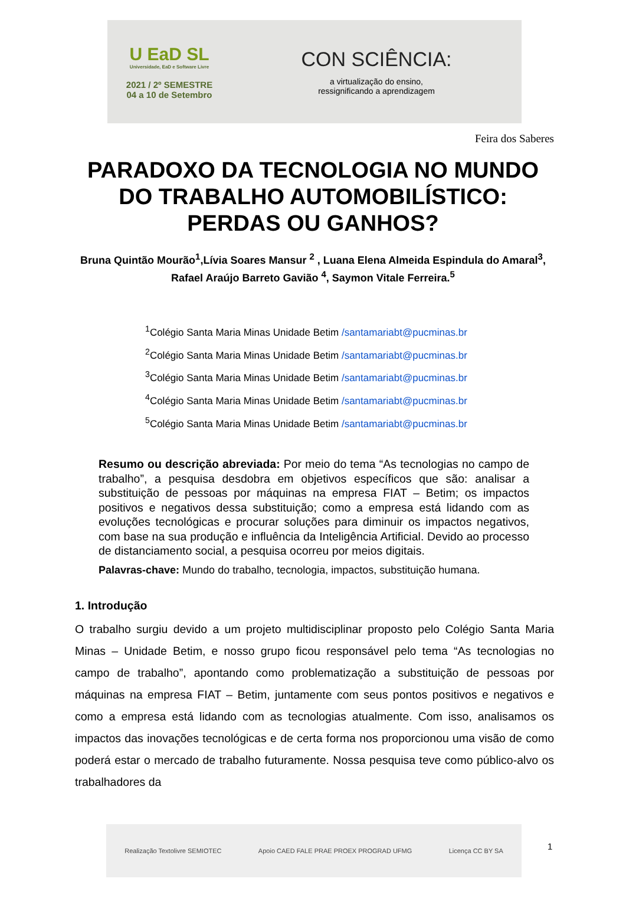U EaD SL
Universidade, EaD e Software Livre
2021 / 2º SEMESTRE
04 a 10 de Setembro
CON SCIÊNCIA:
a virtualização do ensino,
ressignificando a aprendizagem
Feira dos Saberes
PARADOXO DA TECNOLOGIA NO MUNDO DO TRABALHO AUTOMOBILÍSTICO: PERDAS OU GANHOS?
Bruna Quintão Mourão<sup>1</sup>,Lívia Soares Mansur <sup>2</sup> , Luana Elena Almeida Espindula do Amaral<sup>3</sup>, Rafael Araújo Barreto Gavião <sup>4</sup>, Saymon Vitale Ferreira.<sup>5</sup>
<sup>1</sup> Colégio Santa Maria Minas Unidade Betim /santamariabt@pucminas.br
<sup>2</sup> Colégio Santa Maria Minas Unidade Betim /santamariabt@pucminas.br
<sup>3</sup> Colégio Santa Maria Minas Unidade Betim /santamariabt@pucminas.br
<sup>4</sup> Colégio Santa Maria Minas Unidade Betim /santamariabt@pucminas.br
<sup>5</sup> Colégio Santa Maria Minas Unidade Betim /santamariabt@pucminas.br
Resumo ou descrição abreviada: Por meio do tema “As tecnologias no campo de trabalho”, a pesquisa desdobra em objetivos específicos que são: analisar a substituição de pessoas por máquinas na empresa FIAT – Betim; os impactos positivos e negativos dessa substituição; como a empresa está lidando com as evoluções tecnológicas e procurar soluções para diminuir os impactos negativos, com base na sua produção e influência da Inteligência Artificial. Devido ao processo de distanciamento social, a pesquisa ocorreu por meios digitais.
Palavras-chave: Mundo do trabalho, tecnologia, impactos, substituição humana.
1. Introdução
O trabalho surgiu devido a um projeto multidisciplinar proposto pelo Colégio Santa Maria Minas – Unidade Betim, e nosso grupo ficou responsável pelo tema “As tecnologias no campo de trabalho”, apontando como problematização a substituição de pessoas por máquinas na empresa FIAT – Betim, juntamente com seus pontos positivos e negativos e como a empresa está lidando com as tecnologias atualmente. Com isso, analisamos os impactos das inovações tecnológicas e de certa forma nos proporcionou uma visão de como poderá estar o mercado de trabalho futuramente. Nossa pesquisa teve como público-alvo os trabalhadores da
Realização Textolivre SEMIOTEC Apoio CAED FALE PRAE PROEX PROGRAD UFMG Licença CC BY SA
1